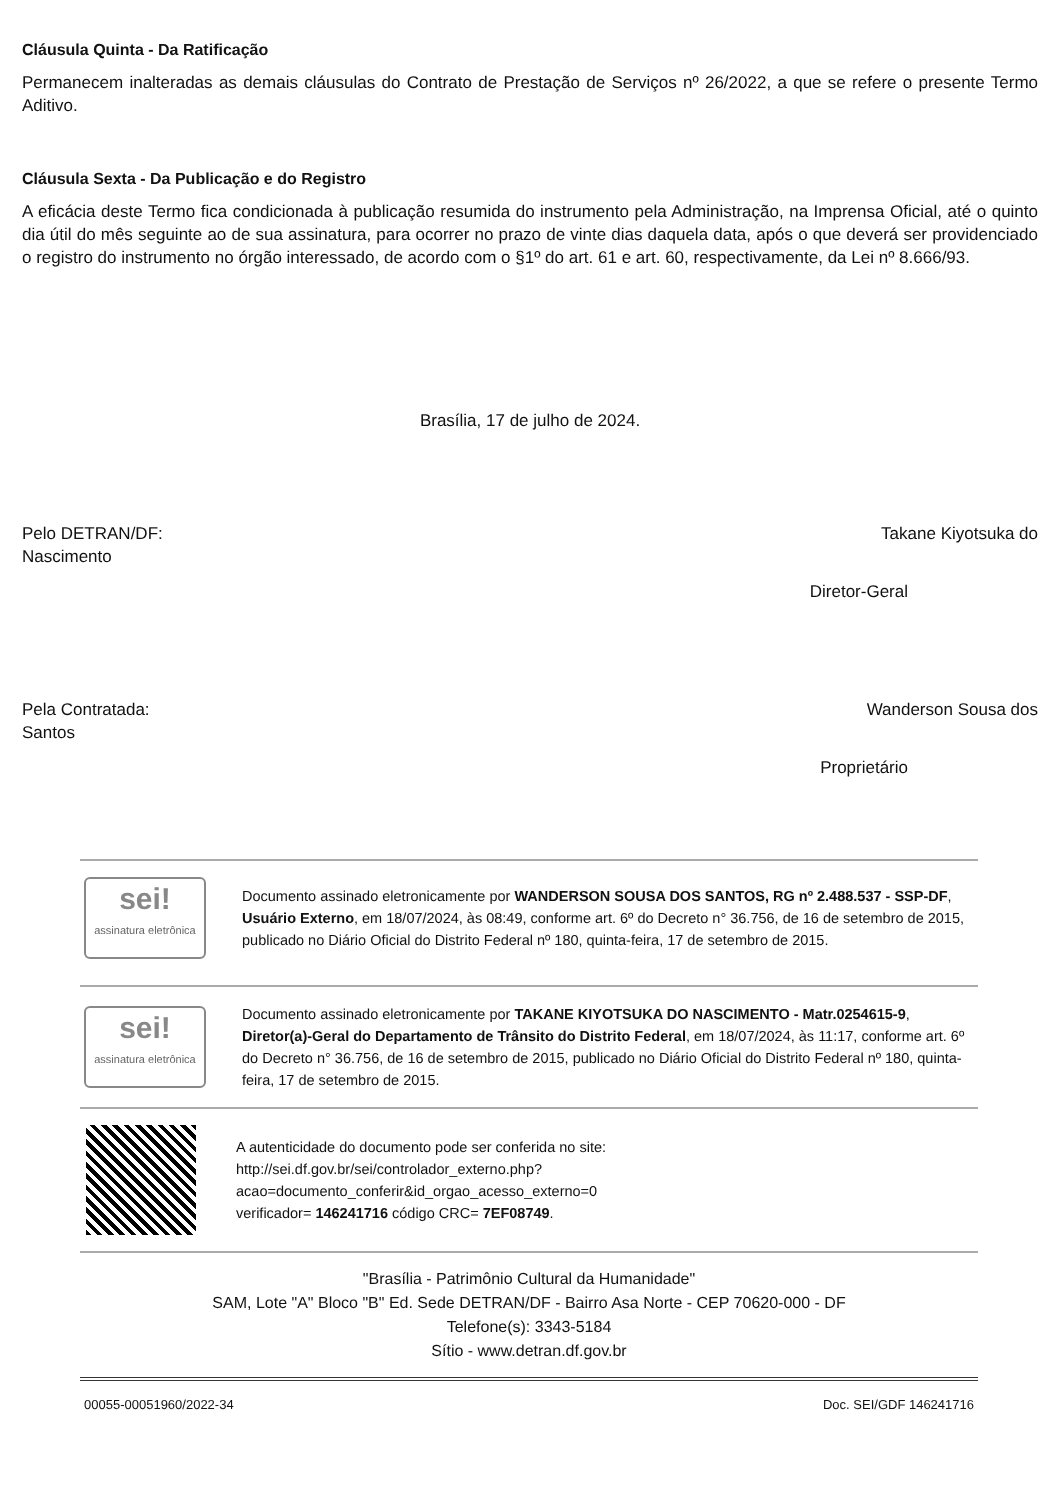Cláusula Quinta - Da Ratificação
Permanecem inalteradas as demais cláusulas do Contrato de Prestação de Serviços nº 26/2022, a que se refere o presente Termo Aditivo.
Cláusula Sexta - Da Publicação e do Registro
A eficácia deste Termo fica condicionada à publicação resumida do instrumento pela Administração, na Imprensa Oficial, até o quinto dia útil do mês seguinte ao de sua assinatura, para ocorrer no prazo de vinte dias daquela data, após o que deverá ser providenciado o registro do instrumento no órgão interessado, de acordo com o §1º do art. 61 e art. 60, respectivamente, da Lei nº 8.666/93.
Brasília, 17 de julho de 2024.
Pelo DETRAN/DF: Takane Kiyotsuka do
Nascimento
Diretor-Geral
Pela Contratada: Wanderson Sousa dos
Santos
Proprietário
sei!
assinatura eletrônica
Documento assinado eletronicamente por WANDERSON SOUSA DOS SANTOS, RG nº 2.488.537 - SSP-DF, Usuário Externo, em 18/07/2024, às 08:49, conforme art. 6º do Decreto n° 36.756, de 16 de setembro de 2015, publicado no Diário Oficial do Distrito Federal nº 180, quinta-feira, 17 de setembro de 2015.
sei!
assinatura eletrônica
Documento assinado eletronicamente por TAKANE KIYOTSUKA DO NASCIMENTO - Matr.0254615-9, Diretor(a)-Geral do Departamento de Trânsito do Distrito Federal, em 18/07/2024, às 11:17, conforme art. 6º do Decreto n° 36.756, de 16 de setembro de 2015, publicado no Diário Oficial do Distrito Federal nº 180, quinta-feira, 17 de setembro de 2015.
A autenticidade do documento pode ser conferida no site:
http://sei.df.gov.br/sei/controlador_externo.php?
acao=documento_conferir&id_orgao_acesso_externo=0
verificador= 146241716 código CRC= 7EF08749.
"Brasília - Patrimônio Cultural da Humanidade"
SAM, Lote "A" Bloco "B" Ed. Sede DETRAN/DF - Bairro Asa Norte - CEP 70620-000 - DF
Telefone(s): 3343-5184
Sítio - www.detran.df.gov.br
00055-00051960/2022-34 Doc. SEI/GDF 146241716